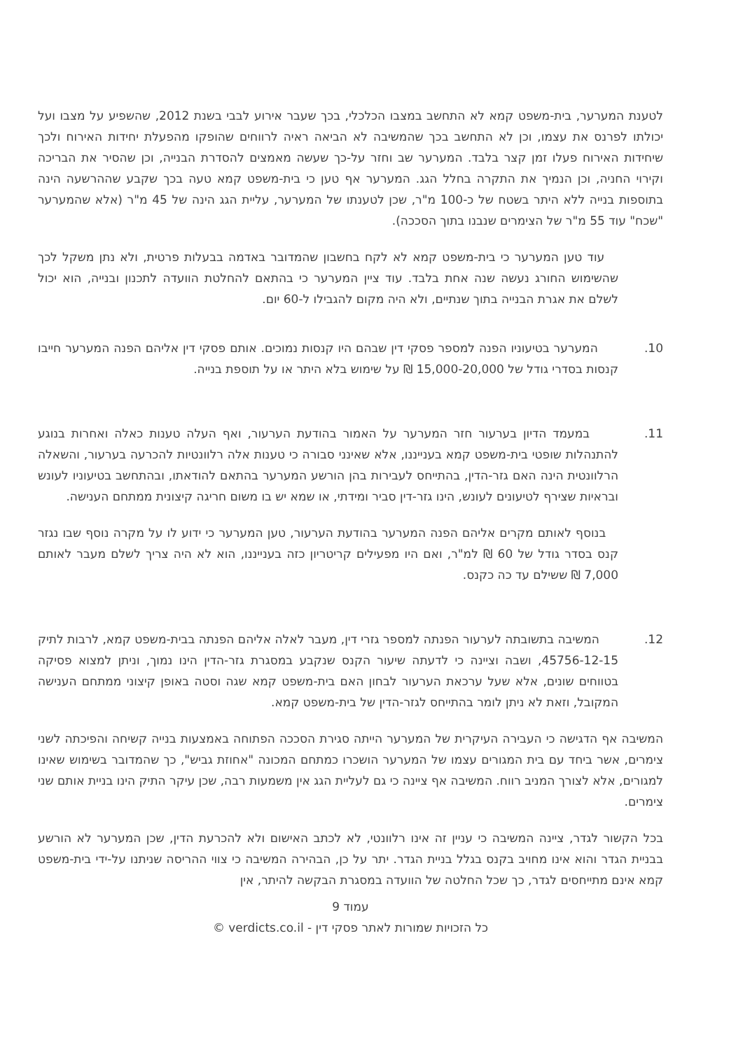לטענת המערער, בית-משפט קמא לא התחשב במצבו הכלכלי, בכך שעבר אירוע לבבי בשנת 2012, שהשפיע על מצבו ועל יכולתו לפרנס את עצמו, וכן לא התחשב בכך שהמשיבה לא הביאה ראיה לרווחים שהופקו מהפעלת יחידות האירוח ולכך שיחידות האירוח פעלו זמן קצר בלבד. המערער שב וחזר על-כך שעשה מאמצים להסדרת הבנייה, וכן שהסיר את הבריכה וקירוי החניה, וכן הנמיך את התקרה בחלל הגג. המערער אף טען כי בית-משפט קמא טעה בכך שקבע שההרשעה הינה בתוספות בנייה ללא היתר בשטח של כ-100 מ"ר, שכן לטענתו של המערער, עליית הגג הינה של 45 מ"ר (אלא שהמערער "שכח" עוד 55 מ"ר של הצימרים שנבנו בתוך הסככה).
עוד טען המערער כי בית-משפט קמא לא לקח בחשבון שהמדובר באדמה בבעלות פרטית, ולא נתן משקל לכך שהשימוש החורג נעשה שנה אחת בלבד. עוד ציין המערער כי בהתאם להחלטת הוועדה לתכנון ובנייה, הוא יכול לשלם את אגרת הבנייה בתוך שנתיים, ולא היה מקום להגבילו ל-60 יום.
10. המערער בטיעוניו הפנה למספר פסקי דין שבהם היו קנסות נמוכים. אותם פסקי דין אליהם הפנה המערער חייבו קנסות בסדרי גודל של 15,000-20,000 ₪ על שימוש בלא היתר או על תוספת בנייה.
11. במעמד הדיון בערעור חזר המערער על האמור בהודעת הערעור, ואף העלה טענות כאלה ואחרות בנוגע להתנהלות שופטי בית-משפט קמא בענייננו, אלא שאינני סבורה כי טענות אלה רלוונטיות להכרעה בערעור, והשאלה הרלוונטית הינה האם גזר-הדין, בהתייחס לעבירות בהן הורשע המערער בהתאם להודאתו, ובהתחשב בטיעוניו לעונש ובראיות שצירף לטיעונים לעונש, הינו גזר-דין סביר ומידתי, או שמא יש בו משום חריגה קיצונית ממתחם הענישה.
בנוסף לאותם מקרים אליהם הפנה המערער בהודעת הערעור, טען המערער כי ידוע לו על מקרה נוסף שבו נגזר קנס בסדר גודל של 60 ₪ למ"ר, ואם היו מפעילים קריטריון כזה בענייננו, הוא לא היה צריך לשלם מעבר לאותם 7,000 ₪ ששילם עד כה כקנס.
12. המשיבה בתשובתה לערעור הפנתה למספר גזרי דין, מעבר לאלה אליהם הפנתה בבית-משפט קמא, לרבות לתיק 45756-12-15, ושבה וציינה כי לדעתה שיעור הקנס שנקבע במסגרת גזר-הדין הינו נמוך, וניתן למצוא פסיקה בטווחים שונים, אלא שעל ערכאת הערעור לבחון האם בית-משפט קמא שגה וסטה באופן קיצוני ממתחם הענישה המקובל, וזאת לא ניתן לומר בהתייחס לגזר-הדין של בית-משפט קמא.
המשיבה אף הדגישה כי העבירה העיקרית של המערער הייתה סגירת הסככה הפתוחה באמצעות בנייה קשיחה והפיכתה לשני צימרים, אשר ביחד עם בית המגורים עצמו של המערער הושכרו כמתחם המכונה "אחוזת גביש", כך שהמדובר בשימוש שאינו למגורים, אלא לצורך המניב רווח. המשיבה אף ציינה כי גם לעליית הגג אין משמעות רבה, שכן עיקר התיק הינו בניית אותם שני צימרים.
בכל הקשור לגדר, ציינה המשיבה כי עניין זה אינו רלוונטי, לא לכתב האישום ולא להכרעת הדין, שכן המערער לא הורשע בבניית הגדר והוא אינו מחויב בקנס בגלל בניית הגדר. יתר על כן, הבהירה המשיבה כי צווי ההריסה שניתנו על-ידי בית-משפט קמא אינם מתייחסים לגדר, כך שכל החלטה של הוועדה במסגרת הבקשה להיתר, אין
עמוד 9
כל הזכויות שמורות לאתר פסקי דין - verdicts.co.il ©